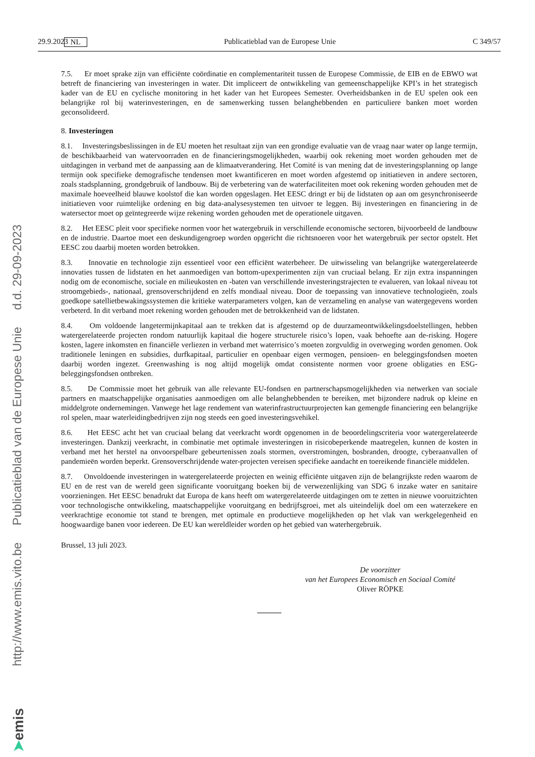29.9.2023 NL Publicatieblad van de Europese Unie C 349/57
7.5. Er moet sprake zijn van efficiënte coördinatie en complementariteit tussen de Europese Commissie, de EIB en de EBWO wat betreft de financiering van investeringen in water. Dit impliceert de ontwikkeling van gemeenschappelijke KPI’s in het strategisch kader van de EU en cyclische monitoring in het kader van het Europees Semester. Overheidsbanken in de EU spelen ook een belangrijke rol bij waterinvesteringen, en de samenwerking tussen belanghebbenden en particuliere banken moet worden geconsolideerd.
8. Investeringen
8.1. Investeringsbeslissingen in de EU moeten het resultaat zijn van een grondige evaluatie van de vraag naar water op lange termijn, de beschikbaarheid van watervoorraden en de financieringsmogelijkheden, waarbij ook rekening moet worden gehouden met de uitdagingen in verband met de aanpassing aan de klimaatverandering. Het Comité is van mening dat de investeringsplanning op lange termijn ook specifieke demografische tendensen moet kwantificeren en moet worden afgestemd op initiatieven in andere sectoren, zoals stadsplanning, grondgebruik of landbouw. Bij de verbetering van de waterfaciliteiten moet ook rekening worden gehouden met de maximale hoeveelheid blauwe koolstof die kan worden opgeslagen. Het EESC dringt er bij de lidstaten op aan om gesynchroniseerde initiatieven voor ruimtelijke ordening en big data-analysesystemen ten uitvoer te leggen. Bij investeringen en financiering in de watersector moet op geïntegreerde wijze rekening worden gehouden met de operationele uitgaven.
8.2. Het EESC pleit voor specifieke normen voor het watergebruik in verschillende economische sectoren, bijvoorbeeld de landbouw en de industrie. Daartoe moet een deskundigengroep worden opgericht die richtsnoeren voor het watergebruik per sector opstelt. Het EESC zou daarbij moeten worden betrokken.
8.3. Innovatie en technologie zijn essentieel voor een efficiënt waterbeheer. De uitwisseling van belangrijke watergerelateerde innovaties tussen de lidstaten en het aanmoedigen van bottom-upexperimenten zijn van cruciaal belang. Er zijn extra inspanningen nodig om de economische, sociale en milieukosten en -baten van verschillende investeringstrajecten te evalueren, van lokaal niveau tot stroomgebieds-, nationaal, grensoverschrijdend en zelfs mondiaal niveau. Door de toepassing van innovatieve technologieën, zoals goedkope satellietbewakingssystemen die kritieke waterparameters volgen, kan de verzameling en analyse van watergegevens worden verbeterd. In dit verband moet rekening worden gehouden met de betrokkenheid van de lidstaten.
8.4. Om voldoende langetermijnkapitaal aan te trekken dat is afgestemd op de duurzameontwikkelingsdoelstellingen, hebben watergerelateerde projecten rondom natuurlijk kapitaal die hogere structurele risico’s lopen, vaak behoefte aan de-risking. Hogere kosten, lagere inkomsten en financiële verliezen in verband met waterrisico’s moeten zorgvuldig in overweging worden genomen. Ook traditionele leningen en subsidies, durfkapitaal, particulier en openbaar eigen vermogen, pensioen- en beleggingsfondsen moeten daarbij worden ingezet. Greenwashing is nog altijd mogelijk omdat consistente normen voor groene obligaties en ESG-beleggingsfondsen ontbreken.
8.5. De Commissie moet het gebruik van alle relevante EU-fondsen en partnerschapsmogelijkheden via netwerken van sociale partners en maatschappelijke organisaties aanmoedigen om alle belanghebbenden te bereiken, met bijzondere nadruk op kleine en middelgrote ondernemingen. Vanwege het lage rendement van waterinfrastructuurprojecten kan gemengde financiering een belangrijke rol spelen, maar waterleidingbedrijven zijn nog steeds een goed investeringsvehikel.
8.6. Het EESC acht het van cruciaal belang dat veerkracht wordt opgenomen in de beoordelingscriteria voor watergerelateerde investeringen. Dankzij veerkracht, in combinatie met optimale investeringen in risicobeperkende maatregelen, kunnen de kosten in verband met het herstel na onvoorspelbare gebeurtenissen zoals stormen, overstromingen, bosbranden, droogte, cyberaanvallen of pandemieën worden beperkt. Grensoverschrijdende water-projecten vereisen specifieke aandacht en toereikende financiële middelen.
8.7. Onvoldoende investeringen in watergerelateerde projecten en weinig efficiënte uitgaven zijn de belangrijkste reden waarom de EU en de rest van de wereld geen significante vooruitgang boeken bij de verwezenlijking van SDG 6 inzake water en sanitaire voorzieningen. Het EESC benadrukt dat Europa de kans heeft om watergerelateerde uitdagingen om te zetten in nieuwe vooruitzichten voor technologische ontwikkeling, maatschappelijke vooruitgang en bedrijfsgroei, met als uiteindelijk doel om een waterzekere en veerkrachtige economie tot stand te brengen, met optimale en productieve mogelijkheden op het vlak van werkgelegenheid en hoogwaardige banen voor iedereen. De EU kan wereldleider worden op het gebied van waterhergebruik.
Brussel, 13 juli 2023.
De voorzitter
van het Europees Economisch en Sociaal Comité
Oliver RÖPKE
http://www.emis.vito.be Publicatieblad van de Europese Unie d.d. 29-09-2023
➤emis